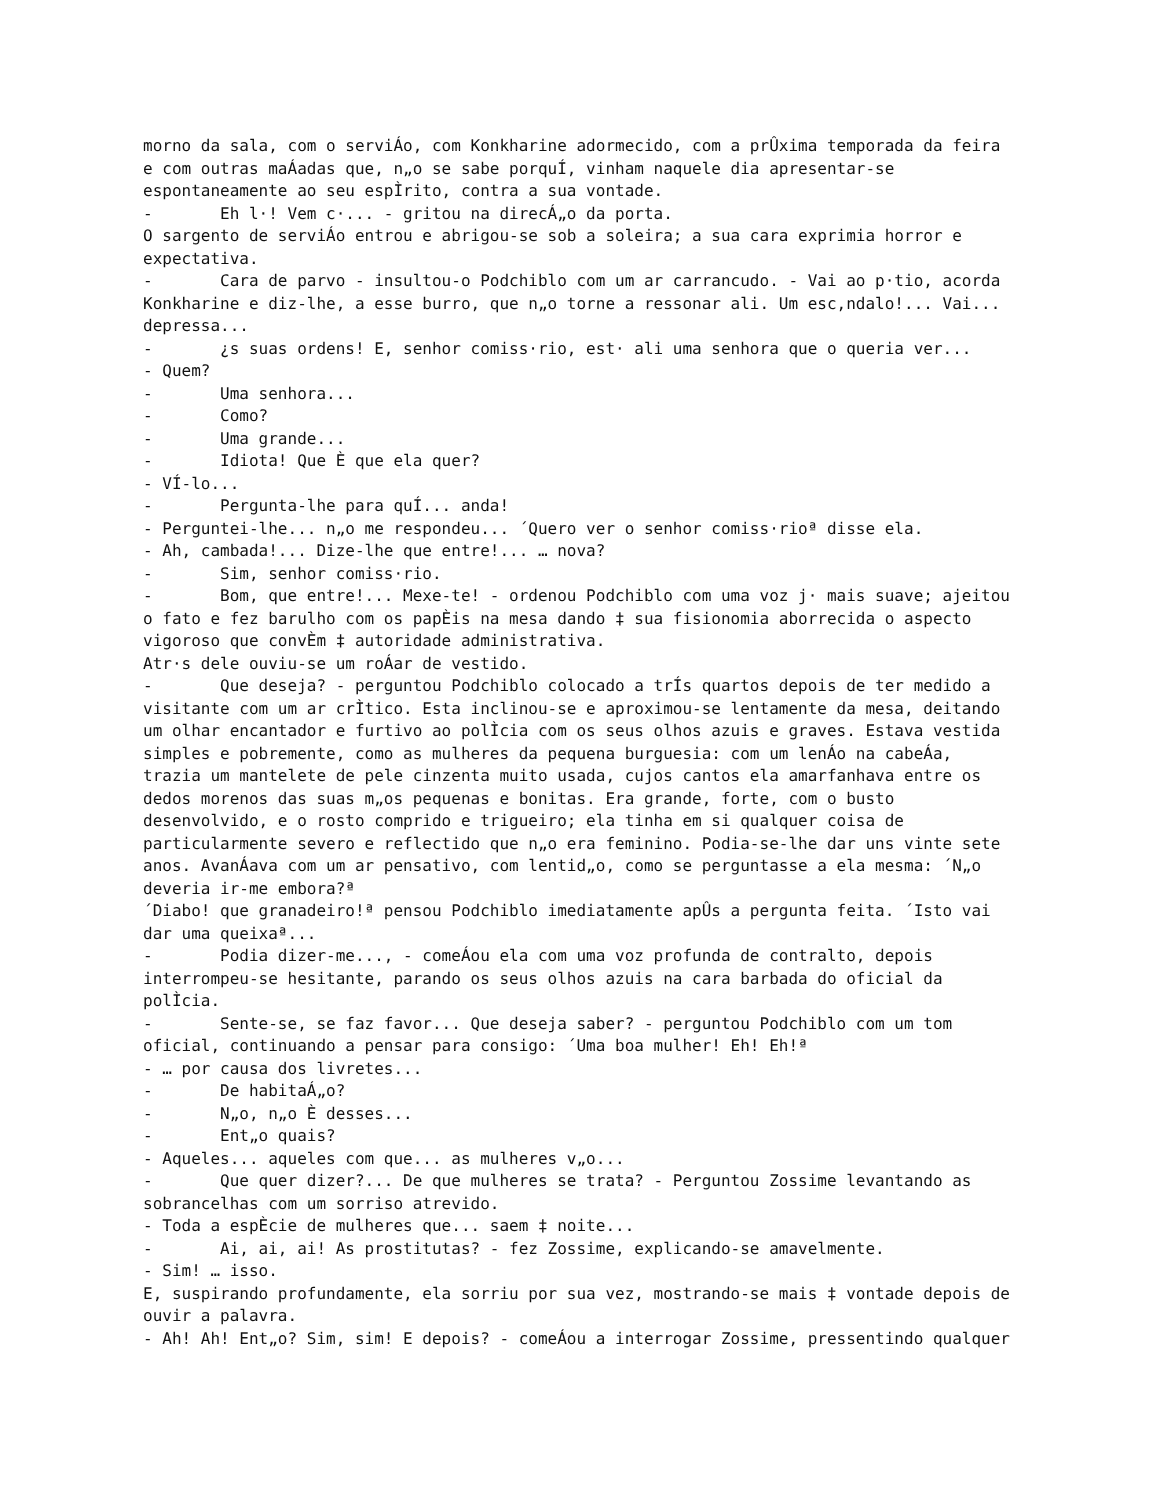morno da sala, com o serviÁo, com Konkharine adormecido, com a prÛxima temporada da feira e com outras maÁadas que, n„o se sabe porquÍ, vinham naquele dia apresentar-se espontaneamente ao seu espÌrito, contra a sua vontade. - Eh l·! Vem c·... - gritou na direcÁ„o da porta. O sargento de serviÁo entrou e abrigou-se sob a soleira; a sua cara exprimia horror e expectativa. - Cara de parvo - insultou-o Podchiblo com um ar carrancudo. - Vai ao p·tio, acorda Konkharine e diz-lhe, a esse burro, que n„o torne a ressonar ali. Um esc‚ndalo!... Vai... depressa... - ¿s suas ordens! E, senhor comiss·rio, est· ali uma senhora que o queria ver... - Quem? - Uma senhora... - Como? - Uma grande... - Idiota! Que È que ela quer? - VÍ-lo... - Pergunta-lhe para quÍ... anda! - Perguntei-lhe... n„o me respondeu... ´Quero ver o senhor comiss·rioª disse ela. - Ah, cambada!... Dize-lhe que entre!... … nova? - Sim, senhor comiss·rio. - Bom, que entre!... Mexe-te! - ordenou Podchiblo com uma voz j· mais suave; ajeitou o fato e fez barulho com os papÈis na mesa dando ‡ sua fisionomia aborrecida o aspecto vigoroso que convÈm ‡ autoridade administrativa. Atr·s dele ouviu-se um roÁar de vestido. - Que deseja? - perguntou Podchiblo colocado a trÍs quartos depois de ter medido a visitante com um ar crÌtico. Esta inclinou-se e aproximou-se lentamente da mesa, deitando um olhar encantador e furtivo ao polÌcia com os seus olhos azuis e graves. Estava vestida simples e pobremente, como as mulheres da pequena burguesia: com um lenÁo na cabeÁa, trazia um mantelete de pele cinzenta muito usada, cujos cantos ela amarfanhava entre os dedos morenos das suas m„os pequenas e bonitas. Era grande, forte, com o busto desenvolvido, e o rosto comprido e trigueiro; ela tinha em si qualquer coisa de particularmente severo e reflectido que n„o era feminino. Podia-se-lhe dar uns vinte sete anos. AvanÁava com um ar pensativo, com lentid„o, como se perguntasse a ela mesma: ´N„o deveria ir-me embora?ª ´Diabo! que granadeiro!ª pensou Podchiblo imediatamente apÛs a pergunta feita. ´Isto vai dar uma queixaª... - Podia dizer-me..., - comeÁou ela com uma voz profunda de contralto, depois interrompeu-se hesitante, parando os seus olhos azuis na cara barbada do oficial da polÌcia. - Sente-se, se faz favor... Que deseja saber? - perguntou Podchiblo com um tom oficial, continuando a pensar para consigo: ´Uma boa mulher! Eh! Eh!ª - … por causa dos livretes... - De habitaÁ„o? - N„o, n„o È desses... - Ent„o quais? - Aqueles... aqueles com que... as mulheres v„o... - Que quer dizer?... De que mulheres se trata? - Perguntou Zossime levantando as sobrancelhas com um sorriso atrevido. - Toda a espÈcie de mulheres que... saem ‡ noite... - Ai, ai, ai! As prostitutas? - fez Zossime, explicando-se amavelmente. - Sim! … isso. E, suspirando profundamente, ela sorriu por sua vez, mostrando-se mais ‡ vontade depois de ouvir a palavra. - Ah! Ah! Ent„o? Sim, sim! E depois? - comeÁou a interrogar Zossime, pressentindo qualquer